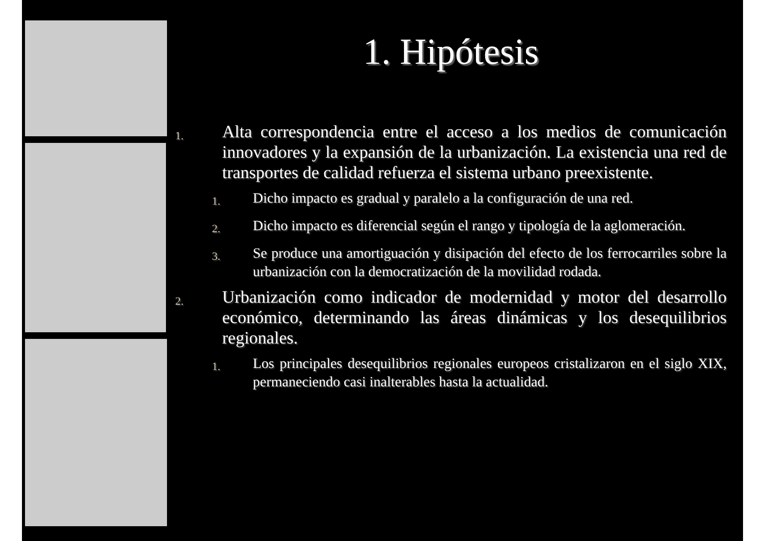1. Hipótesis
1. Alta correspondencia entre el acceso a los medios de comunicación innovadores y la expansión de la urbanización. La existencia una red de transportes de calidad refuerza el sistema urbano preexistente.
1. Dicho impacto es gradual y paralelo a la configuración de una red.
2. Dicho impacto es diferencial según el rango y tipología de la aglomeración.
3. Se produce una amortiguación y disipación del efecto de los ferrocarriles sobre la urbanización con la democratización de la movilidad rodada.
2. Urbanización como indicador de modernidad y motor del desarrollo económico, determinando las áreas dinámicas y los desequilibrios regionales.
1. Los principales desequilibrios regionales europeos cristalizaron en el siglo XIX, permaneciendo casi inalterables hasta la actualidad.